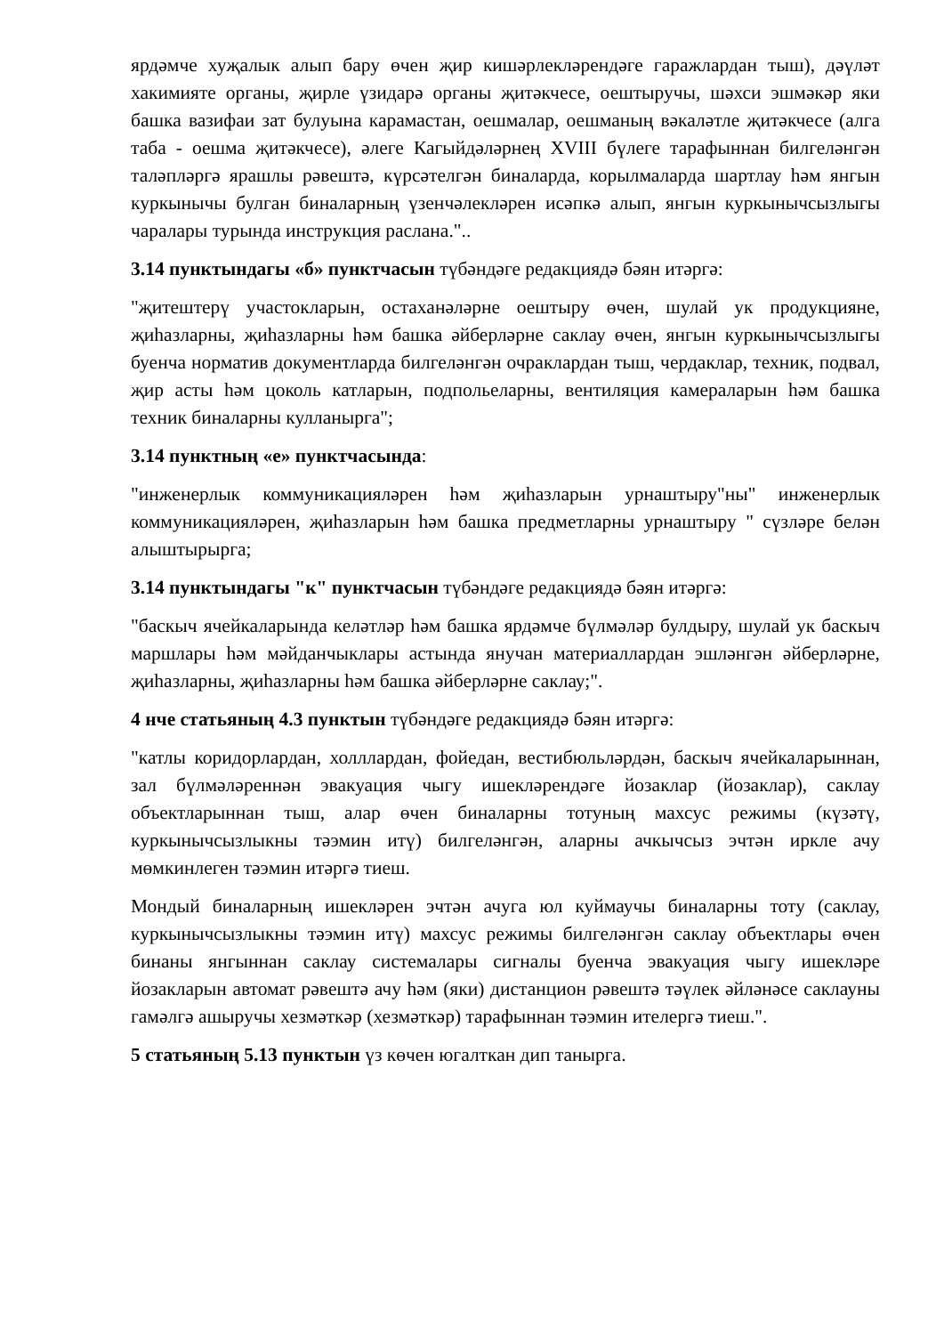ярдәмче хуҗалык алып бару өчен җир кишәрлекләрендәге гаражлардан тыш), дәүләт хакимияте органы, җирле үзидарә органы җитәкчесе, оештыручы, шәхси эшмәкәр яки башка вазифаи зат булуына карамастан, оешмалар, оешманың вәкаләтле җитәкчесе (алга таба - оешма җитәкчесе), әлеге Кагыйдәләрнең XVIII бүлеге тарафыннан билгеләнгән таләпләргә ярашлы рәвештә, күрсәтелгән биналарда, корылмаларда шартлау һәм янгын куркынычы булган биналарның үзенчәлекләрен исәпкә алып, янгын куркынычсызлыгы чаралары турында инструкция раслана."..
3.14 пунктындагы «б» пунктчасын түбәндәге редакциядә бәян итәргә:
"җитештерү участокларын, остаханәләрне оештыру өчен, шулай ук продукцияне, җиһазларны, җиһазларны һәм башка әйберләрне саклау өчен, янгын куркынычсызлыгы буенча норматив документларда билгеләнгән очраклардан тыш, чердаклар, техник, подвал, җир асты һәм цоколь катларын, подпольеларны, вентиляция камераларын һәм башка техник биналарны кулланырга";
3.14 пунктның «е» пунктчасында:
"инженерлык коммуникацияләрен һәм җиһазларын урнаштыру"ны" инженерлык коммуникацияләрен, җиһазларын һәм башка предметларны урнаштыру " сүзләре белән алыштырырга;
3.14 пунктындагы "к" пунктчасын түбәндәге редакциядә бәян итәргә:
"баскыч ячейкаларында келәтләр һәм башка ярдәмче бүлмәләр булдыру, шулай ук баскыч маршлары һәм мәйданчыклары астында янучан материаллардан эшләнгән әйберләрне, җиһазларны, җиһазларны һәм башка әйберләрне саклау;".
4 нче статьяның 4.3 пунктын түбәндәге редакциядә бәян итәргә:
"катлы коридорлардан, холллардан, фойедан, вестибюльләрдән, баскыч ячейкаларыннан, зал бүлмәләреннән эвакуация чыгу ишекләрендәге йозаклар (йозаклар), саклау объектларыннан тыш, алар өчен биналарны тотуның махсус режимы (күзәтү, куркынычсызлыкны тәэмин итү) билгеләнгән, аларны ачкычсыз эчтән иркле ачу мөмкинлеген тәэмин итәргә тиеш.
Мондый биналарның ишекләрен эчтән ачуга юл куймаучы биналарны тоту (саклау, куркынычсызлыкны тәэмин итү) махсус режимы билгеләнгән саклау объектлары өчен бинаны янгыннан саклау системалары сигналы буенча эвакуация чыгу ишекләре йозакларын автомат рәвештә ачу һәм (яки) дистанцион рәвештә тәүлек әйләнәсе саклауны гамәлгә ашыручы хезмәткәр (хезмәткәр) тарафыннан тәэмин ителергә тиеш.".
5 статьяның 5.13 пунктын үз көчен югалткан дип танырга.